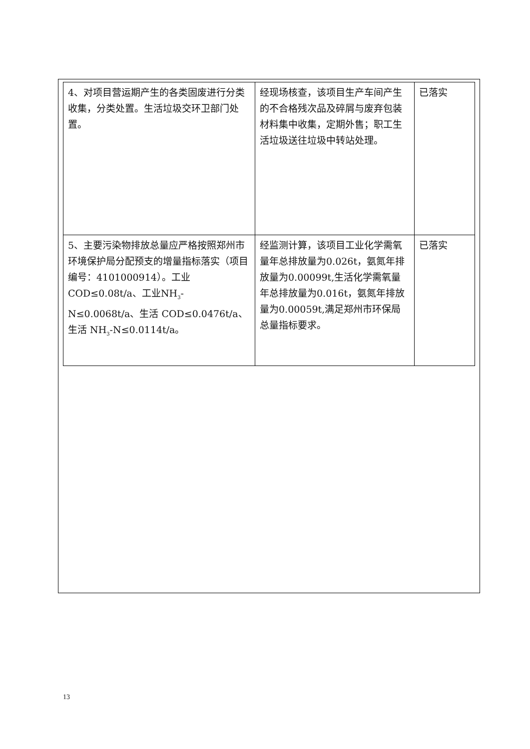| 4、对项目营运期产生的各类固废进行分类收集，分类处置。生活垃圾交环卫部门处置。 | 经现场核查，该项目生产车间产生的不合格残次品及碎屑与废弃包装材料集中收集，定期外售；职工生活垃圾送往垃圾中转站处理。 | 已落实 |
| 5、主要污染物排放总量应严格按照郑州市环境保护局分配预支的增量指标落实（项目编号：4101000914）。工业COD≤0.08t/a、工业NH<sub>3</sub>-N≤0.0068t/a、生活 COD≤0.0476t/a、生活 NH<sub>3</sub>-N≤0.0114t/a。 | 经监测计算，该项目工业化学需氧量年总排放量为0.026t，氨氮年排放量为0.00099t,生活化学需氧量年总排放量为0.016t，氨氮年排放量为0.00059t,满足郑州市环保局总量指标要求。 | 已落实 |
13